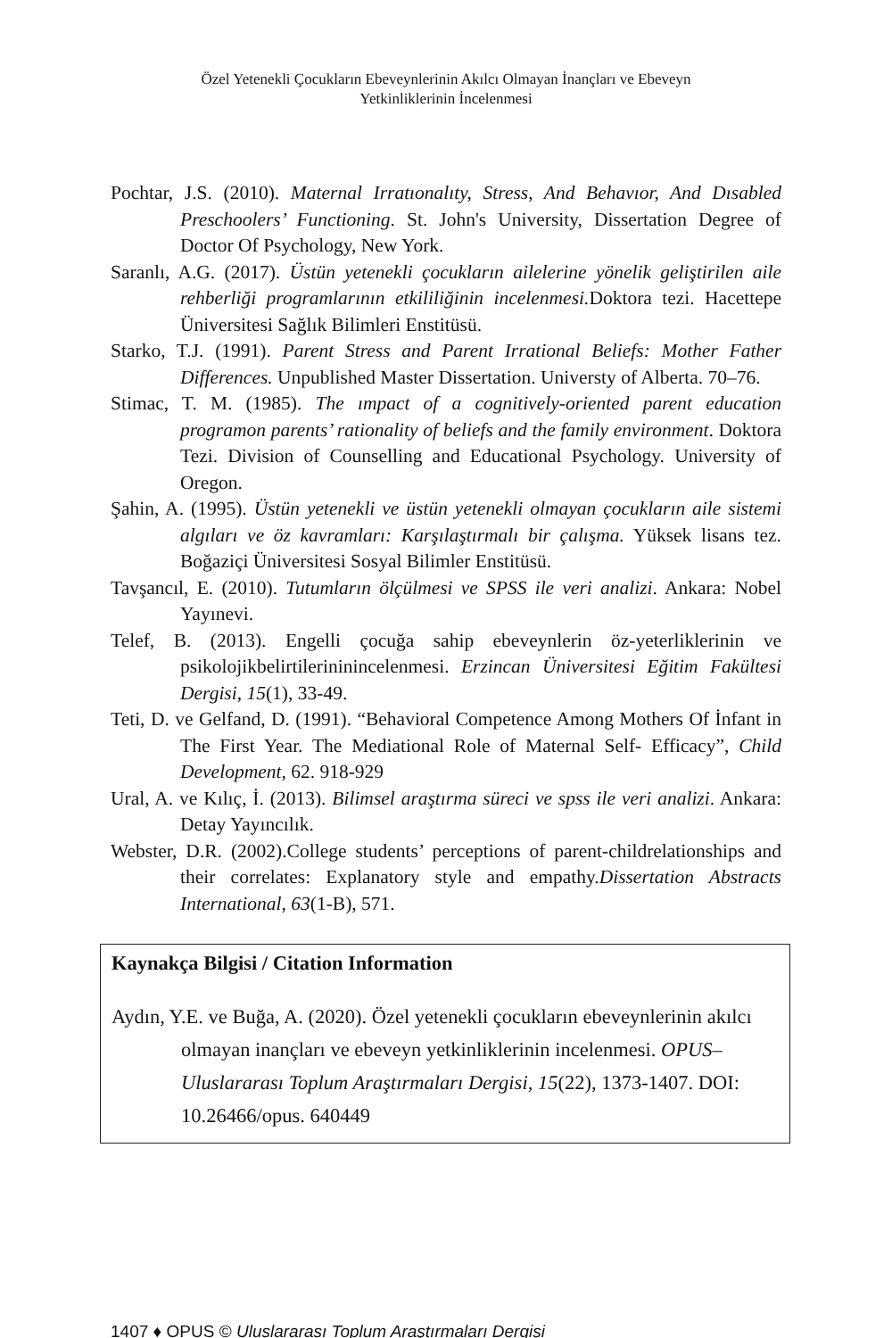Özel Yetenekli Çocukların Ebeveynlerinin Akılcı Olmayan İnançları ve Ebeveyn Yetkinliklerinin İncelenmesi
Pochtar, J.S. (2010). Maternal Irratıonalıty, Stress, And Behavıor, And Dısabled Preschoolers’ Functioning. St. John's University, Dissertation Degree of Doctor Of Psychology, New York.
Saranlı, A.G. (2017). Üstün yetenekli çocukların ailelerine yönelik geliştirilen aile rehberliği programlarının etkililiğinin incelenmesi. Doktora tezi. Hacettepe Üniversitesi Sağlık Bilimleri Enstitüsü.
Starko, T.J. (1991). Parent Stress and Parent Irrational Beliefs: Mother Father Differences. Unpublished Master Dissertation. Universty of Alberta. 70–76.
Stimac, T. M. (1985). The ımpact of a cognitively-oriented parent education programon parents’ rationality of beliefs and the family environment. Doktora Tezi. Division of Counselling and Educational Psychology. University of Oregon.
Şahin, A. (1995). Üstün yetenekli ve üstün yetenekli olmayan çocukların aile sistemi algıları ve öz kavramları: Karşılaştırmalı bir çalışma. Yüksek lisans tez. Boğaziçi Üniversitesi Sosyal Bilimler Enstitüsü.
Tavşancıl, E. (2010). Tutumların ölçülmesi ve SPSS ile veri analizi. Ankara: Nobel Yayınevi.
Telef, B. (2013). Engelli çocuğa sahip ebeveynlerin öz-yeterliklerinin ve psikolojikbelirtilerininincelenmesi. Erzincan Üniversitesi Eğitim Fakültesi Dergisi, 15(1), 33-49.
Teti, D. ve Gelfand, D. (1991). “Behavioral Competence Among Mothers Of İnfant in The First Year. The Mediational Role of Maternal Self- Efficacy”, Child Development, 62. 918-929
Ural, A. ve Kılıç, İ. (2013). Bilimsel araştırma süreci ve spss ile veri analizi. Ankara: Detay Yayıncılık.
Webster, D.R. (2002).College students’ perceptions of parent-childrelationships and their correlates: Explanatory style and empathy.Dissertation Abstracts International, 63(1-B), 571.
Kaynakça Bilgisi / Citation Information
Aydın, Y.E. ve Buğa, A. (2020). Özel yetenekli çocukların ebeveynlerinin akılcı olmayan inançları ve ebeveyn yetkinliklerinin incelenmesi. OPUS–Uluslararası Toplum Araştırmaları Dergisi, 15(22), 1373-1407. DOI: 10.26466/opus. 640449
1407 ♦ OPUS © Uluslararası Toplum Araştırmaları Dergisi